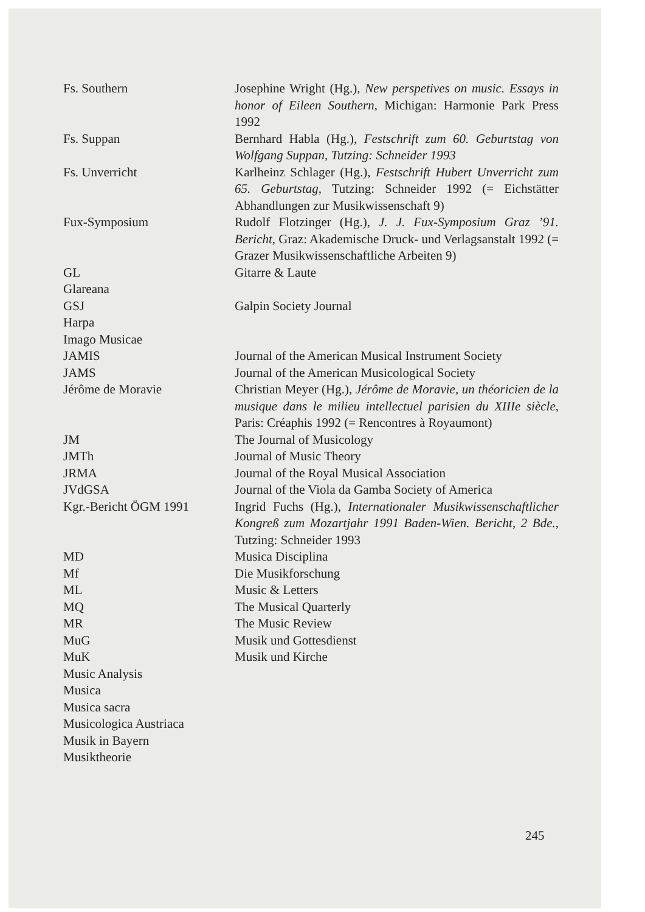| Fs. Southern | Josephine Wright (Hg.), New perspetives on music. Essays in honor of Eileen Southern , Michigan: Harmonie Park Press 1992 |
| Fs. Suppan | Bernhard Habla (Hg.), Festschrift zum 60. Geburtstag von Wolfgang Suppan, Tutzing: Schneider 1993 |
| Fs. Unverricht | Karlheinz Schlager (Hg.), Festschrift Hubert Unverricht zum 65. Geburtstag , Tutzing: Schneider 1992 (= Eichstätter Abhandlungen zur Musikwissenschaft 9) |
| Fux-Symposium | Rudolf Flotzinger (Hg.), J. J. Fux-Symposium Graz ’91. Bericht , Graz: Akademische Druck- und Verlagsanstalt 1992 (= Grazer Musikwissenschaftliche Arbeiten 9) |
| GL | Gitarre & Laute |
| Glareana | |
| GSJ | Galpin Society Journal |
| Harpa | |
| Imago Musicae | |
| JAMIS | Journal of the American Musical Instrument Society |
| JAMS | Journal of the American Musicological Society |
| Jérôme de Moravie | Christian Meyer (Hg.), Jérôme de Moravie, un théoricien de la musique dans le milieu intellectuel parisien du XIIIe siècle , Paris: Créaphis 1992 (= Rencontres à Royaumont) |
| JM | The Journal of Musicology |
| JMTh | Journal of Music Theory |
| JRMA | Journal of the Royal Musical Association |
| JVdGSA | Journal of the Viola da Gamba Society of America |
| Kgr.-Bericht ÖGM 1991 | Ingrid Fuchs (Hg.), Internationaler Musikwissenschaftlicher Kongreß zum Mozartjahr 1991 Baden-Wien. Bericht, 2 Bde. , Tutzing: Schneider 1993 |
| MD | Musica Disciplina |
| Mf | Die Musikforschung |
| ML | Music & Letters |
| MQ | The Musical Quarterly |
| MR | The Music Review |
| MuG | Musik und Gottesdienst |
| MuK | Musik und Kirche |
| Music Analysis | |
| Musica | |
| Musica sacra | |
| Musicologica Austriaca | |
| Musik in Bayern | |
| Musiktheorie | |
245